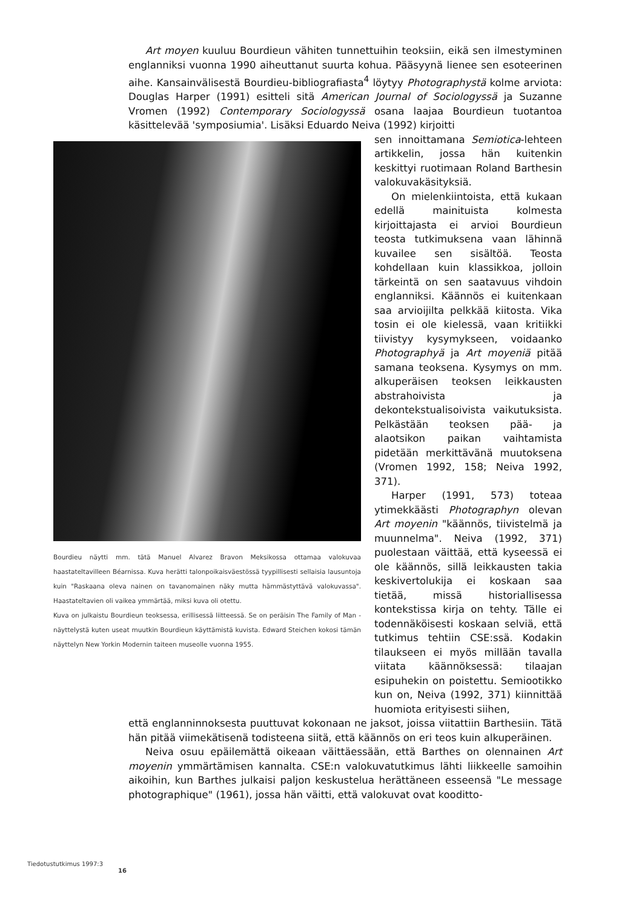Art moyen kuuluu Bourdieun vähiten tunnettuihin teoksiin, eikä sen ilmestyminen englanniksi vuonna 1990 aiheuttanut suurta kohua. Pääsyynä lienee sen esoteerinen aihe. Kansainvälisestä Bourdieu-bibliografiasta<sup>4</sup> löytyy Photographystä kolme arviota: Douglas Harper (1991) esitteli sitä American Journal of Sociologyssä ja Suzanne Vromen (1992) Contemporary Sociologyssä osana laajaa Bourdieun tuotantoa käsittelevää 'symposiumia'. Lisäksi Eduardo Neiva (1992) kirjoitti
Bourdieu näytti mm. tätä Manuel Alvarez Bravon Meksikossa ottamaa valokuvaa haastateltavilleen Béarnissa. Kuva herätti talonpoikaisväestössä tyypillisesti sellaisia lausuntoja kuin "Raskaana oleva nainen on tavanomainen näky mutta hämmästyttävä valokuvassa". Haastateltavien oli vaikea ymmärtää, miksi kuva oli otettu.
Kuva on julkaistu Bourdieun teoksessa, erillisessä liitteessä. Se on peräisin The Family of Man -näyttelystä kuten useat muutkin Bourdieun käyttämistä kuvista. Edward Steichen kokosi tämän näyttelyn New Yorkin Modernin taiteen museolle vuonna 1955.
sen innoittamana Semiotica-lehteen artikkelin, jossa hän kuitenkin keskittyi ruotimaan Roland Barthesin valokuvakäsityksiä.
On mielenkiintoista, että kukaan edellä mainituista kolmesta kirjoittajasta ei arvioi Bourdieun teosta tutkimuksena vaan lähinnä kuvailee sen sisältöä. Teosta kohdellaan kuin klassikkoa, jolloin tärkeintä on sen saatavuus vihdoin englanniksi. Käännös ei kuitenkaan saa arvioijilta pelkkää kiitosta. Vika tosin ei ole kielessä, vaan kritiikki tiivistyy kysymykseen, voidaanko Photographyä ja Art moyeniä pitää samana teoksena. Kysymys on mm. alkuperäisen teoksen leikkausten abstrahoivista ja dekontekstualisoivista vaikutuksista. Pelkästään teoksen pää- ja alaotsikon paikan vaihtamista pidetään merkittävänä muutoksena (Vromen 1992, 158; Neiva 1992, 371).
Harper (1991, 573) toteaa ytimekkäästi Photographyn olevan Art moyenin "käännös, tiivistelmä ja muunnelma". Neiva (1992, 371) puolestaan väittää, että kyseessä ei ole käännös, sillä leikkausten takia keskivertolukija ei koskaan saa tietää, missä historiallisessa kontekstissa kirja on tehty. Tälle ei todennäköisesti koskaan selviä, että tutkimus tehtiin CSE:ssä. Kodakin tilaukseen ei myös millään tavalla viitata käännöksessä: tilaajan esipuhekin on poistettu. Semiootikko kun on, Neiva (1992, 371) kiinnittää huomiota erityisesti siihen,
että englanninnoksesta puuttuvat kokonaan ne jaksot, joissa viitattiin Barthesiin. Tätä hän pitää viimekätisenä todisteena siitä, että käännös on eri teos kuin alkuperäinen.
Neiva osuu epäilemättä oikeaan väittäessään, että Barthes on olennainen Art moyenin ymmärtämisen kannalta. CSE:n valokuvatutkimus lähti liikkeelle samoihin aikoihin, kun Barthes julkaisi paljon keskustelua herättäneen esseensä "Le message photographique" (1961), jossa hän väitti, että valokuvat ovat kooditto-
Tiedotustutkimus 1997:3
16